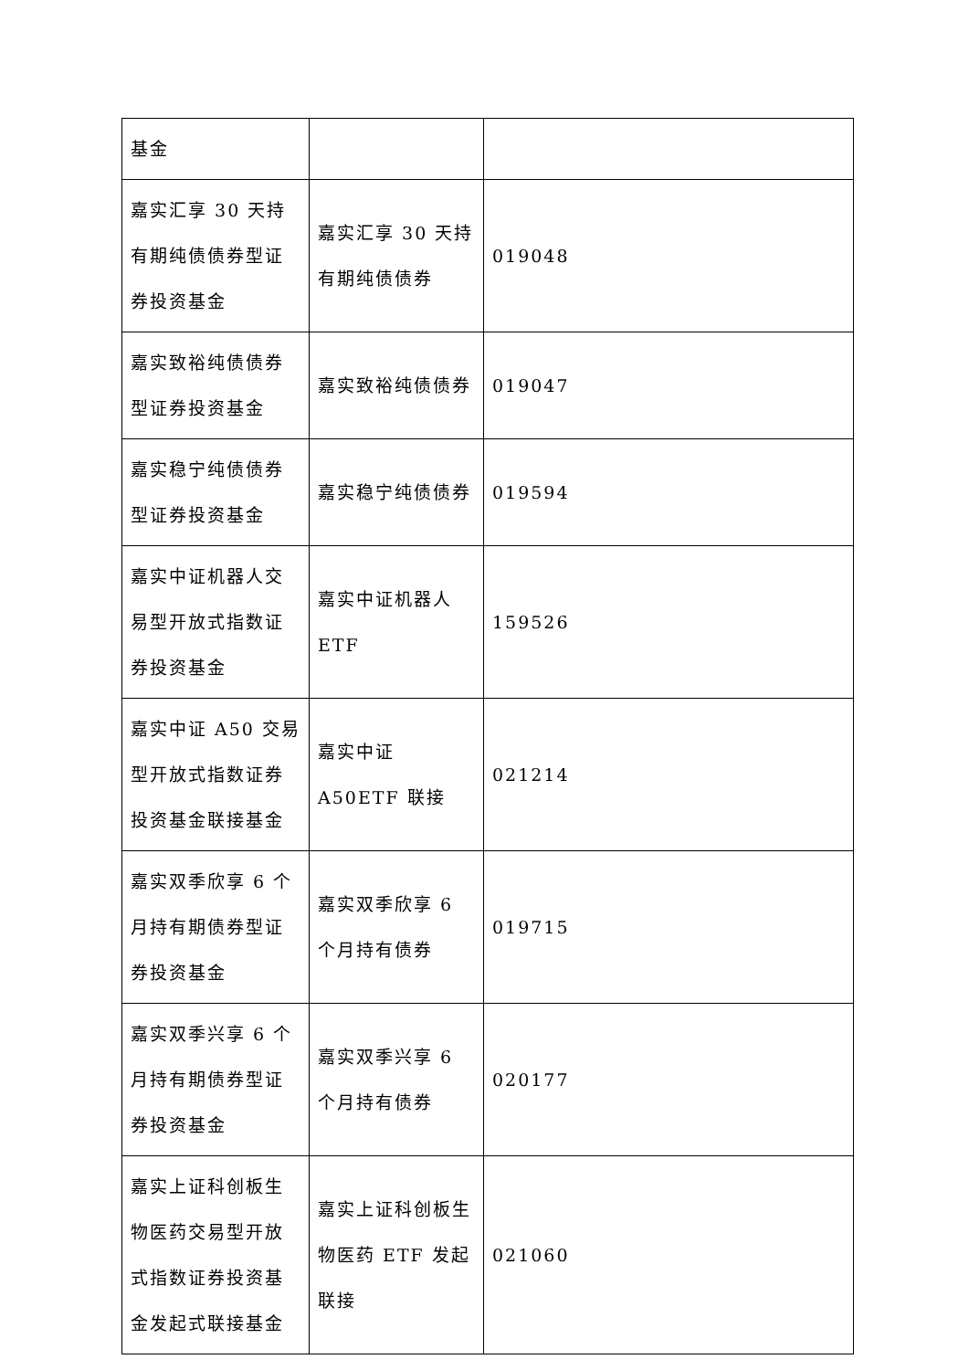| 基金 | | |
| 嘉实汇享 30 天持有期纯债债券型证券投资基金 | 嘉实汇享 30 天持有期纯债债券 | 019048 |
| 嘉实致裕纯债债券型证券投资基金 | 嘉实致裕纯债债券 | 019047 |
| 嘉实稳宁纯债债券型证券投资基金 | 嘉实稳宁纯债债券 | 019594 |
| 嘉实中证机器人交易型开放式指数证券投资基金 | 嘉实中证机器人 ETF | 159526 |
| 嘉实中证 A50 交易型开放式指数证券投资基金联接基金 | 嘉实中证 A50ETF 联接 | 021214 |
| 嘉实双季欣享 6 个月持有期债券型证券投资基金 | 嘉实双季欣享 6 个月持有债券 | 019715 |
| 嘉实双季兴享 6 个月持有期债券型证券投资基金 | 嘉实双季兴享 6 个月持有债券 | 020177 |
| 嘉实上证科创板生物医药交易型开放式指数证券投资基金发起式联接基金 | 嘉实上证科创板生物医药 ETF 发起联接 | 021060 |